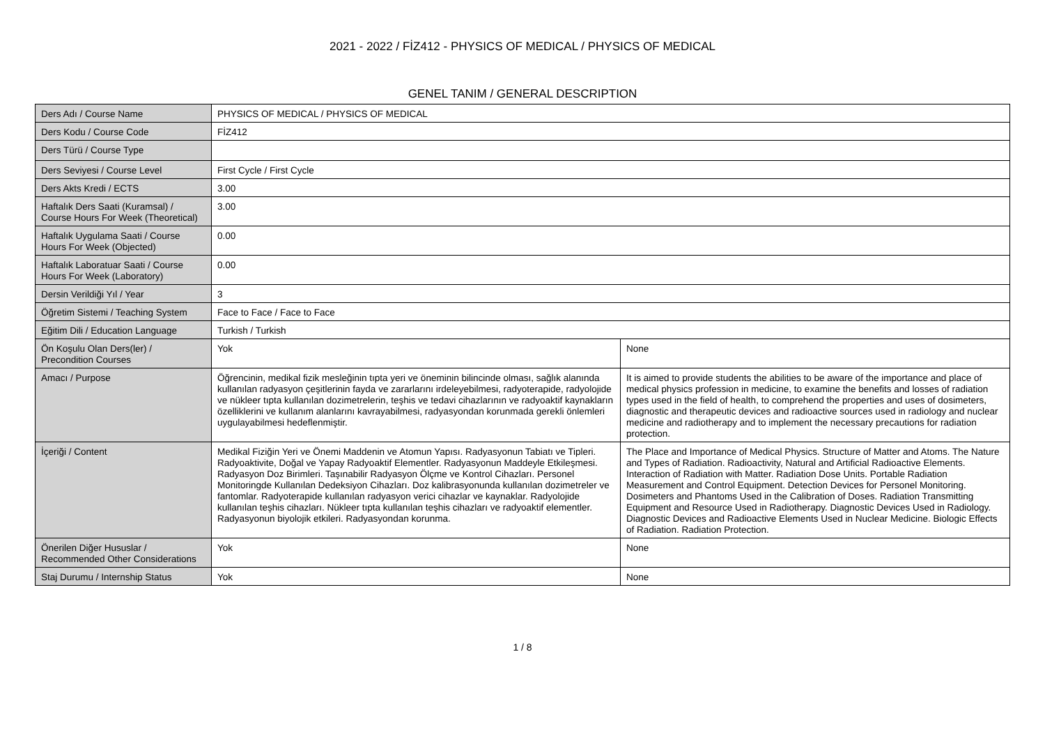2021 - 2022 / FİZ412 - PHYSICS OF MEDICAL / PHYSICS OF MEDICAL
GENEL TANIM / GENERAL DESCRIPTION
| Ders Adı / Course Name | PHYSICS OF MEDICAL / PHYSICS OF MEDICAL | |
| Ders Kodu / Course Code | FİZ412 | |
| Ders Türü / Course Type | | |
| Ders Seviyesi / Course Level | First Cycle / First Cycle | |
| Ders Akts Kredi / ECTS | 3.00 | |
| Haftalık Ders Saati (Kuramsal) / Course Hours For Week (Theoretical) | 3.00 | |
| Haftalık Uygulama Saati / Course Hours For Week (Objected) | 0.00 | |
| Haftalık Laboratuar Saati / Course Hours For Week (Laboratory) | 0.00 | |
| Dersin Verildiği Yıl / Year | 3 | |
| Öğretim Sistemi / Teaching System | Face to Face / Face to Face | |
| Eğitim Dili / Education Language | Turkish / Turkish | |
| Ön Koşulu Olan Ders(ler) / Precondition Courses | Yok | None |
| Amacı / Purpose | Öğrencinin, medikal fizik mesleğinin tıpta yeri ve öneminin bilincinde olması, sağlık alanında kullanılan radyasyon çeşitlerinin fayda ve zararlarını irdeleyebilmesi, radyoterapide, radyolojide ve nükleer tıpta kullanılan dozimetrelerin, teşhis ve tedavi cihazlarının ve radyoaktif kaynakların özelliklerini ve kullanım alanlarını kavrayabilmesi, radyasyondan korunmada gerekli önlemleri uygulayabilmesi hedeflenmiştir. | It is aimed to provide students the abilities to be aware of the importance and place of medical physics profession in medicine, to examine the benefits and losses of radiation types used in the field of health, to comprehend the properties and uses of dosimeters, diagnostic and therapeutic devices and radioactive sources used in radiology and nuclear medicine and radiotherapy and to implement the necessary precautions for radiation protection. |
| İçeriği / Content | Medikal Fiziğin Yeri ve Önemi Maddenin ve Atomun Yapısı. Radyasyonun Tabiatı ve Tipleri. Radyoaktivite, Doğal ve Yapay Radyoaktif Elementler. Radyasyonun Maddeyle Etkileşmesi. Radyasyon Doz Birimleri. Taşınabilir Radyasyon Ölçme ve Kontrol Cihazları. Personel Monitoringde Kullanılan Dedeksiyon Cihazları. Doz kalibrasyonunda kullanılan dozimetreler ve fantomlar. Radyoterapide kullanılan radyasyon verici cihazlar ve kaynaklar. Radyolojide kullanılan teşhis cihazları. Nükleer tıpta kullanılan teşhis cihazları ve radyoaktif elementler. Radyasyonun biyolojik etkileri. Radyasyondan korunma. | The Place and Importance of Medical Physics. Structure of Matter and Atoms. The Nature and Types of Radiation. Radioactivity, Natural and Artificial Radioactive Elements. Interaction of Radiation with Matter. Radiation Dose Units. Portable Radiation Measurement and Control Equipment. Detection Devices for Personel Monitoring. Dosimeters and Phantoms Used in the Calibration of Doses. Radiation Transmitting Equipment and Resource Used in Radiotherapy. Diagnostic Devices Used in Radiology. Diagnostic Devices and Radioactive Elements Used in Nuclear Medicine. Biologic Effects of Radiation. Radiation Protection. |
| Önerilen Diğer Hususlar / Recommended Other Considerations | Yok | None |
| Staj Durumu / Internship Status | Yok | None |
1 / 8